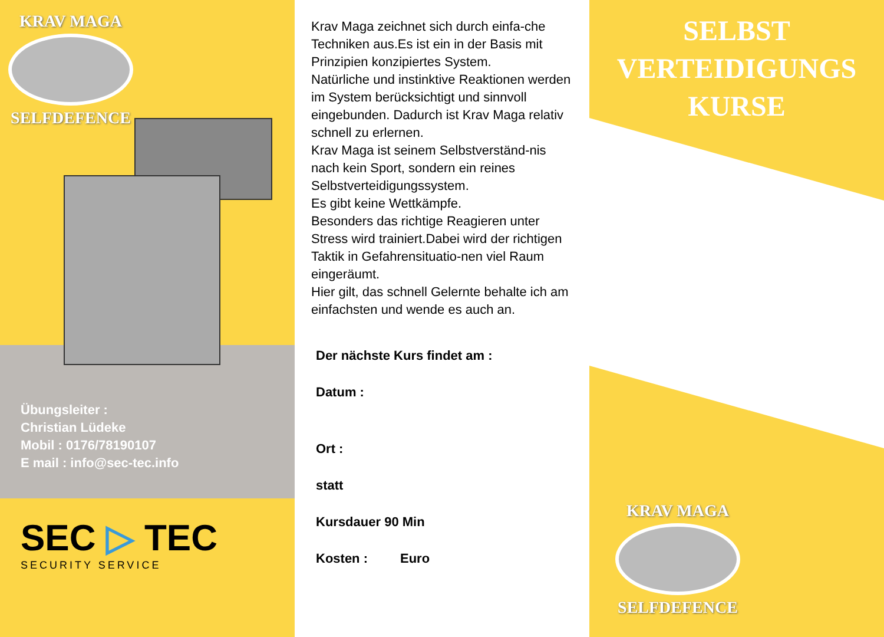KRAV MAGA
SELFDEFENCE
Übungsleiter :
Christian Lüdeke
Mobil : 0176/78190107
E mail : info@sec-tec.info
SEC ▷ TEC
SECURITY SERVICE
Krav Maga zeichnet sich durch einfa-che Techniken aus.Es ist ein in der Basis mit Prinzipien konzipiertes System.
Natürliche und instinktive Reaktionen werden im System berücksichtigt und sinnvoll eingebunden. Dadurch ist Krav Maga relativ schnell zu erlernen.
Krav Maga ist seinem Selbstverständ-nis nach kein Sport, sondern ein reines Selbstverteidigungssystem.
Es gibt keine Wettkämpfe.
Besonders das richtige Reagieren unter Stress wird trainiert.Dabei wird der richtigen Taktik in Gefahrensituatio-nen viel Raum eingeräumt.
Hier gilt, das schnell Gelernte behalte ich am einfachsten und wende es auch an.
Der nächste Kurs findet am :
Datum :
Ort :
statt
Kursdauer 90 Min
Kosten : Euro
SELBST
VERTEIDIGUNGS
KURSE
KRAV MAGA
SELFDEFENCE